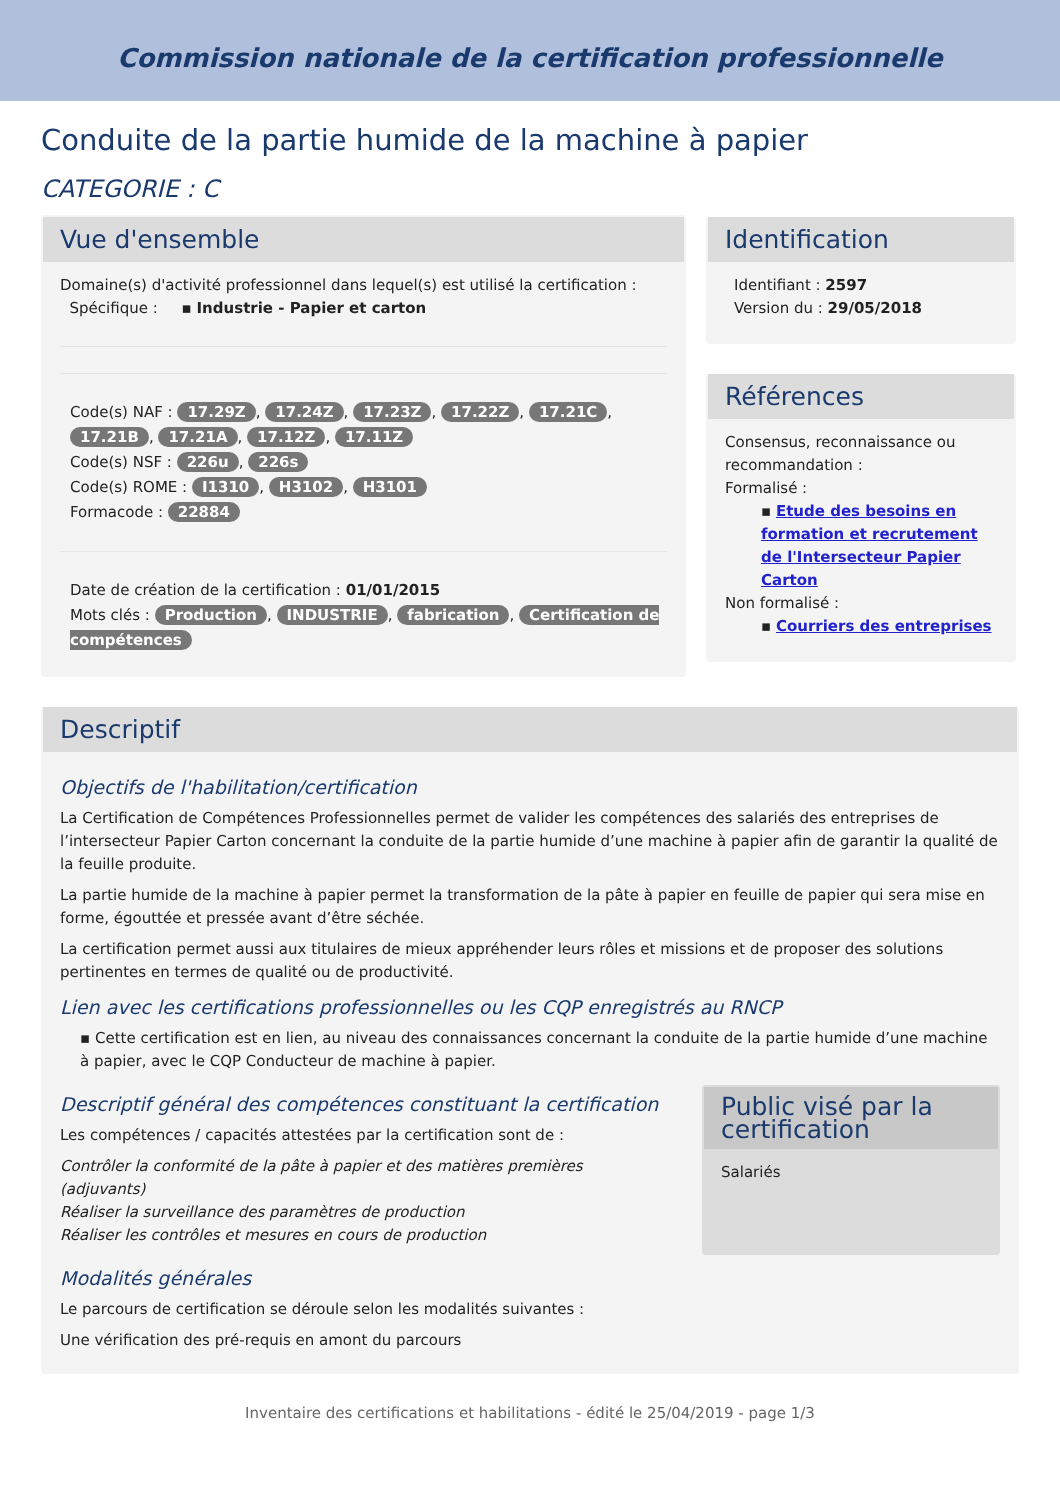Commission nationale de la certification professionnelle
Conduite de la partie humide de la machine à papier
CATEGORIE : C
Vue d'ensemble
Domaine(s) d'activité professionnel dans lequel(s) est utilisé la certification :
Spécifique : ▪ Industrie - Papier et carton
Code(s) NAF : 17.29Z, 17.24Z, 17.23Z, 17.22Z, 17.21C, 17.21B, 17.21A, 17.12Z, 17.11Z
Code(s) NSF : 226u, 226s
Code(s) ROME : I1310, H3102, H3101
Formacode : 22884
Date de création de la certification : 01/01/2015
Mots clés : Production, INDUSTRIE, fabrication, Certification de compétences
Identification
Identifiant : 2597
Version du : 29/05/2018
Références
Consensus, reconnaissance ou recommandation :
Formalisé :
▪ Etude des besoins en formation et recrutement de l'Intersecteur Papier Carton
Non formalisé :
▪ Courriers des entreprises
Descriptif
Objectifs de l'habilitation/certification
La Certification de Compétences Professionnelles permet de valider les compétences des salariés des entreprises de l’intersecteur Papier Carton concernant la conduite de la partie humide d’une machine à papier afin de garantir la qualité de la feuille produite.
La partie humide de la machine à papier permet la transformation de la pâte à papier en feuille de papier qui sera mise en forme, égouttée et pressée avant d’être séchée.
La certification permet aussi aux titulaires de mieux appréhender leurs rôles et missions et de proposer des solutions pertinentes en termes de qualité ou de productivité.
Lien avec les certifications professionnelles ou les CQP enregistrés au RNCP
▪ Cette certification est en lien, au niveau des connaissances concernant la conduite de la partie humide d’une machine à papier, avec le CQP Conducteur de machine à papier.
Descriptif général des compétences constituant la certification
Les compétences / capacités attestées par la certification sont de :
Contrôler la conformité de la pâte à papier et des matières premières (adjuvants)
Réaliser la surveillance des paramètres de production
Réaliser les contrôles et mesures en cours de production
Public visé par la certification
Salariés
Modalités générales
Le parcours de certification se déroule selon les modalités suivantes :
Une vérification des pré-requis en amont du parcours
Inventaire des certifications et habilitations - édité le 25/04/2019 - page 1/3